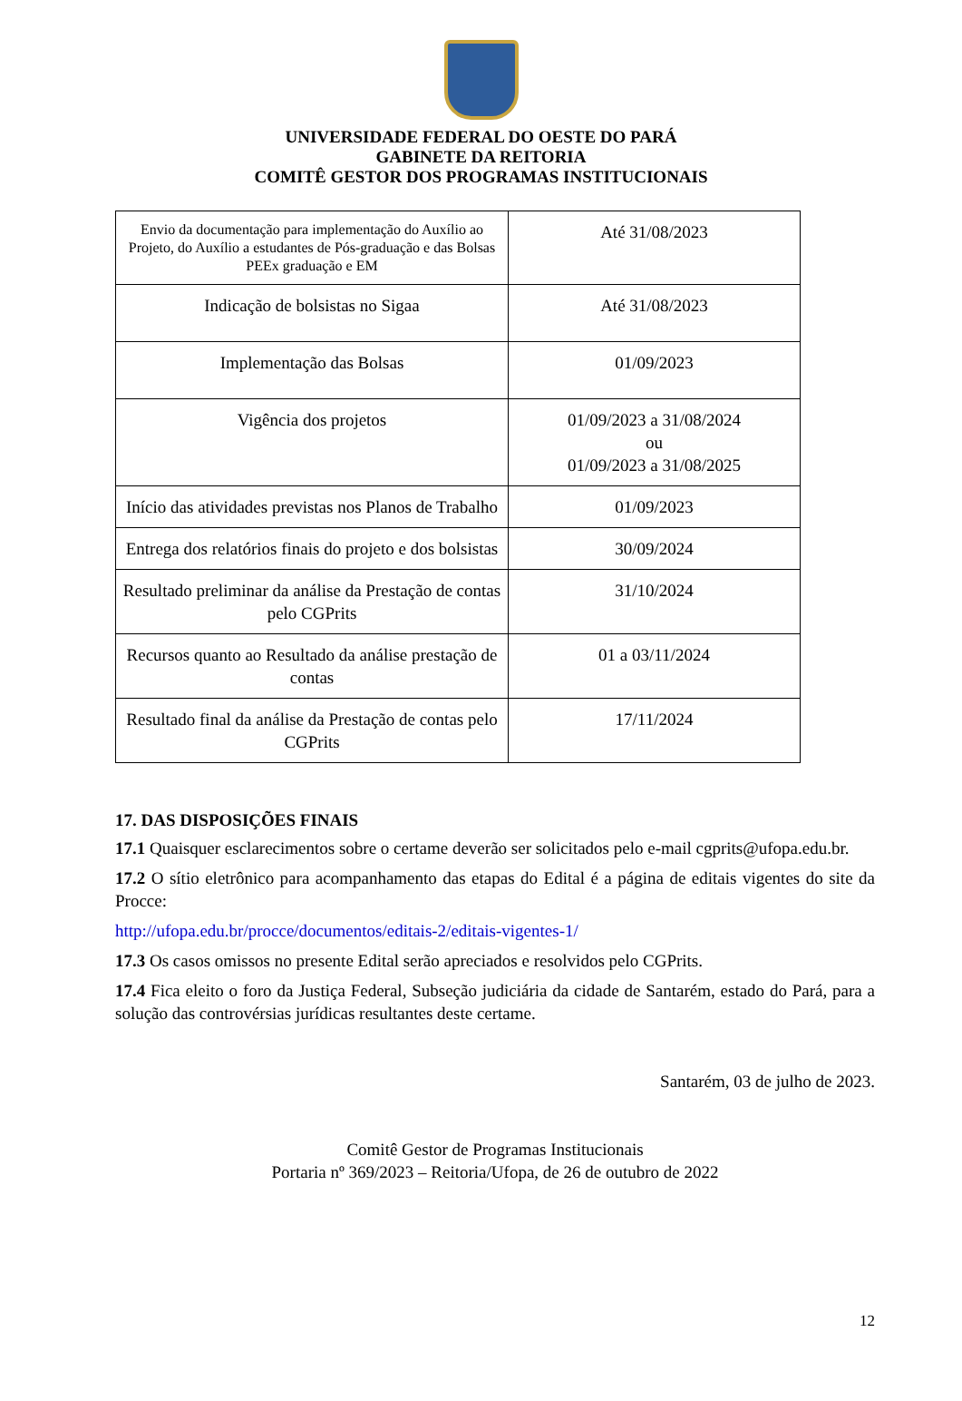UNIVERSIDADE FEDERAL DO OESTE DO PARÁ
GABINETE DA REITORIA
COMITÊ GESTOR DOS PROGRAMAS INSTITUCIONAIS
| Envio da documentação para implementação do Auxílio ao Projeto, do Auxílio a estudantes de Pós-graduação e das Bolsas PEEx graduação e EM | Até 31/08/2023 |
| Indicação de bolsistas no Sigaa | Até 31/08/2023 |
| Implementação das Bolsas | 01/09/2023 |
| Vigência dos projetos | 01/09/2023 a 31/08/2024 ou 01/09/2023 a 31/08/2025 |
| Início das atividades previstas nos Planos de Trabalho | 01/09/2023 |
| Entrega dos relatórios finais do projeto e dos bolsistas | 30/09/2024 |
| Resultado preliminar da análise da Prestação de contas pelo CGPrits | 31/10/2024 |
| Recursos quanto ao Resultado da análise prestação de contas | 01 a 03/11/2024 |
| Resultado final da análise da Prestação de contas pelo CGPrits | 17/11/2024 |
17. DAS DISPOSIÇÕES FINAIS
17.1 Quaisquer esclarecimentos sobre o certame deverão ser solicitados pelo e-mail cgprits@ufopa.edu.br.
17.2 O sítio eletrônico para acompanhamento das etapas do Edital é a página de editais vigentes do site da Procce:
http://ufopa.edu.br/procce/documentos/editais-2/editais-vigentes-1/
17.3 Os casos omissos no presente Edital serão apreciados e resolvidos pelo CGPrits.
17.4 Fica eleito o foro da Justiça Federal, Subseção judiciária da cidade de Santarém, estado do Pará, para a solução das controvérsias jurídicas resultantes deste certame.
Santarém, 03 de julho de 2023.
Comitê Gestor de Programas Institucionais
Portaria nº 369/2023 – Reitoria/Ufopa, de 26 de outubro de 2022
12